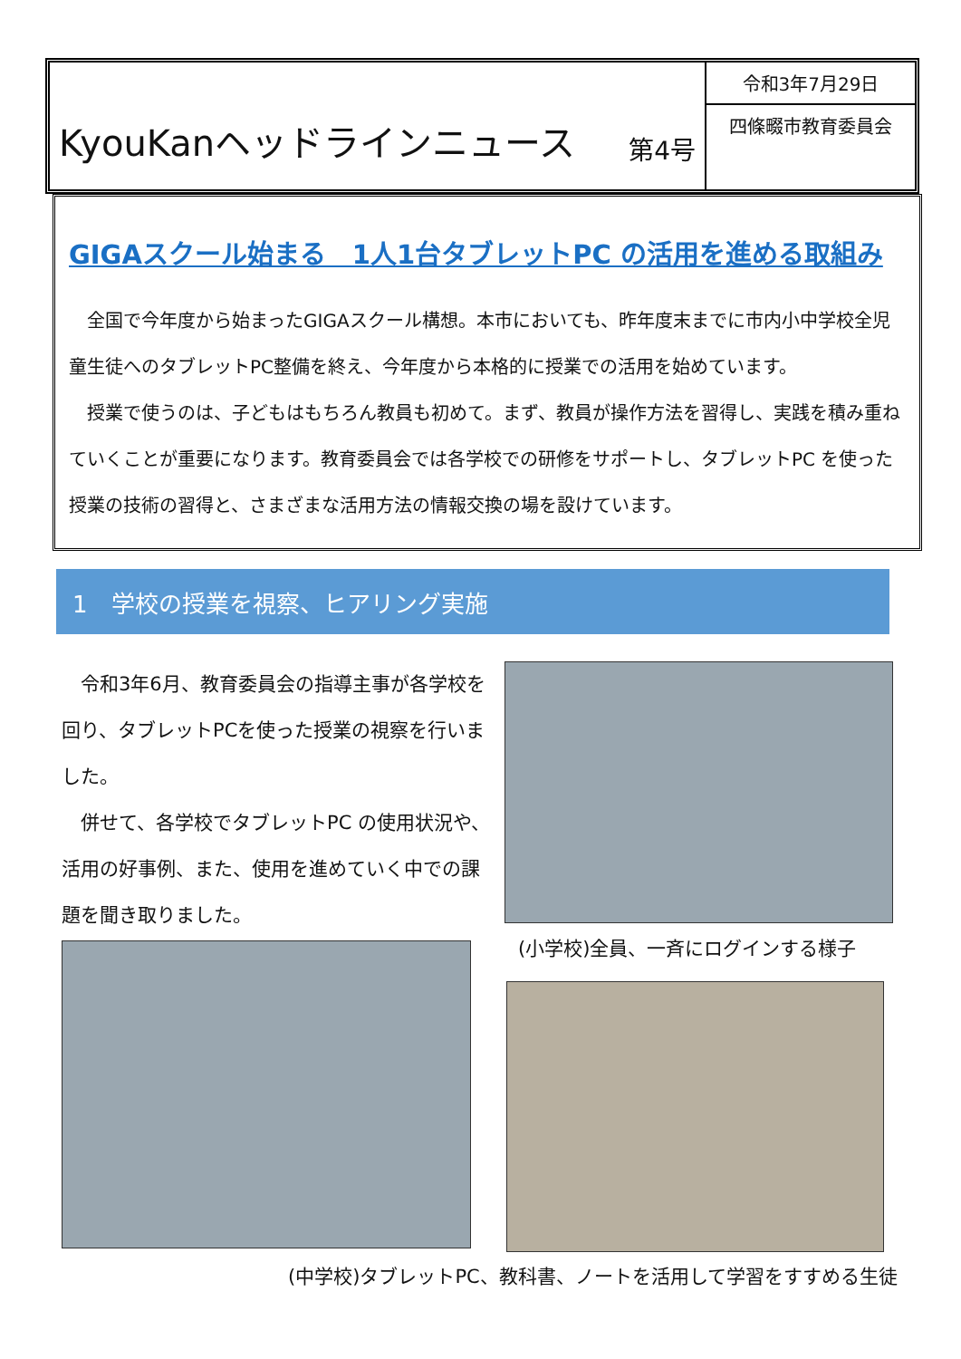KyouKanヘッドラインニュース
第4号
令和3年7月29日
四條畷市教育委員会
GIGAスクール始まる　1人1台タブレットPC の活用を進める取組み
　全国で今年度から始まったGIGAスクール構想。本市においても、昨年度末までに市内小中学校全児童生徒へのタブレットPC整備を終え、今年度から本格的に授業での活用を始めています。
　授業で使うのは、子どもはもちろん教員も初めて。まず、教員が操作方法を習得し、実践を積み重ねていくことが重要になります。教育委員会では各学校での研修をサポートし、タブレットPC を使った授業の技術の習得と、さまざまな活用方法の情報交換の場を設けています。
1　学校の授業を視察、ヒアリング実施
　令和3年6月、教育委員会の指導主事が各学校を回り、タブレットPCを使った授業の視察を行いました。
　併せて、各学校でタブレットPC の使用状況や、活用の好事例、また、使用を進めていく中での課題を聞き取りました。
(小学校)全員、一斉にログインする様子
(中学校)タブレットPC、教科書、ノートを活用して学習をすすめる生徒